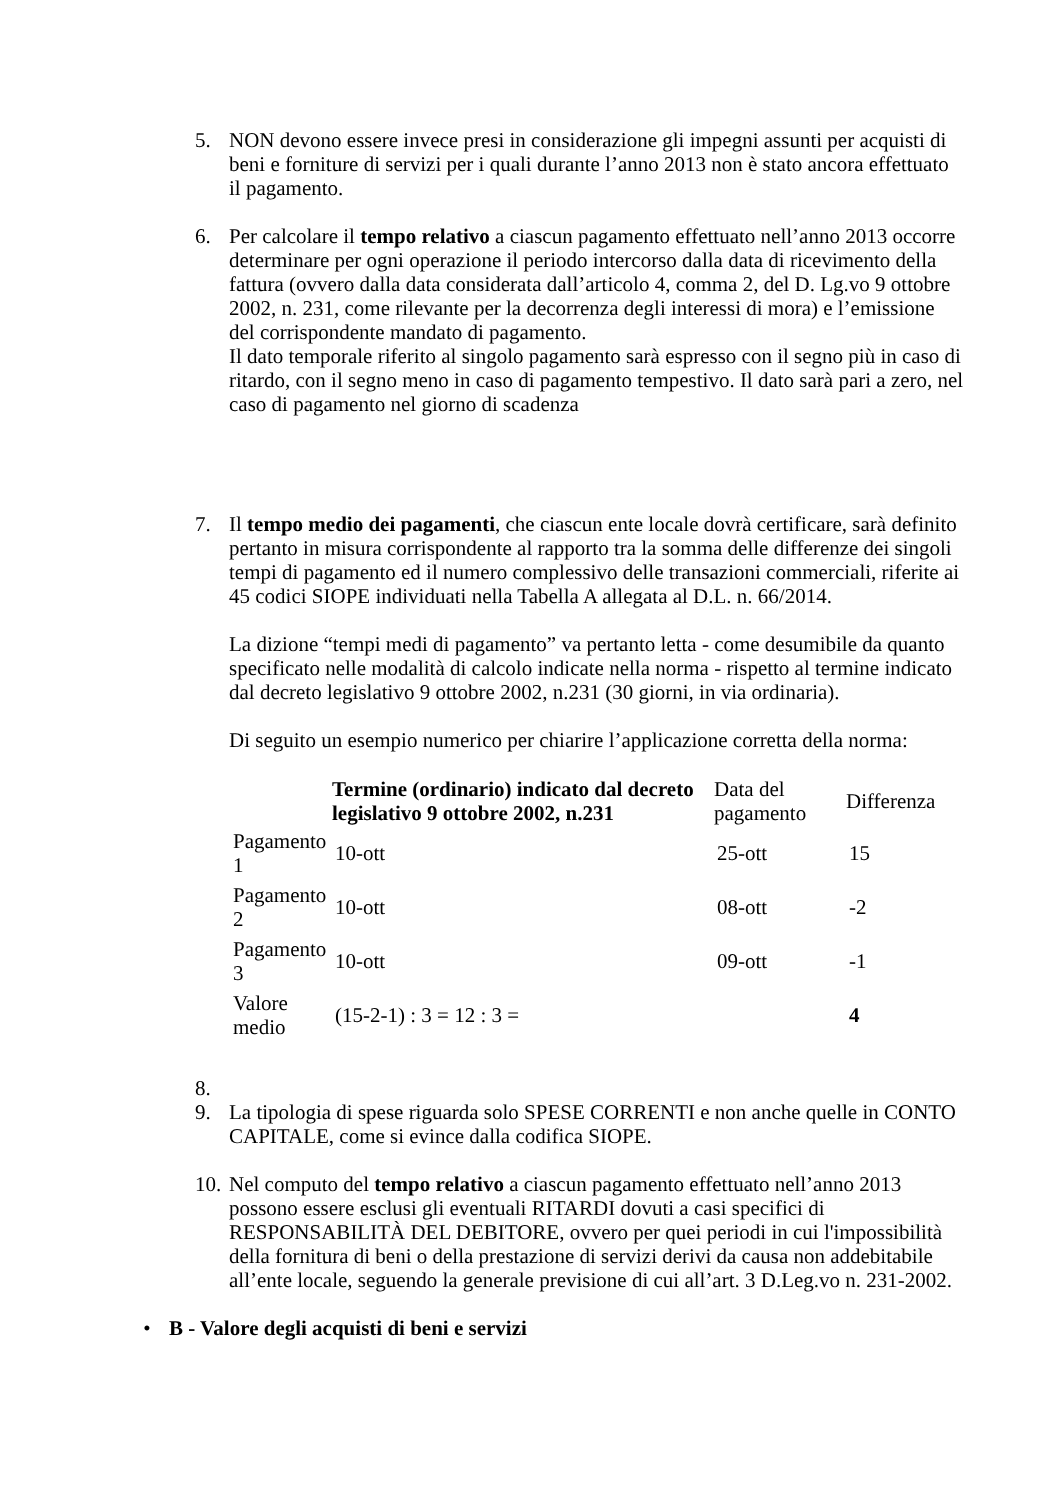5. NON devono essere invece presi in considerazione gli impegni assunti per acquisti di beni e forniture di servizi per i quali durante l’anno 2013 non è stato ancora effettuato il pagamento.
6. Per calcolare il tempo relativo a ciascun pagamento effettuato nell’anno 2013 occorre determinare per ogni operazione il periodo intercorso dalla data di ricevimento della fattura (ovvero dalla data considerata dall’articolo 4, comma 2, del D. Lg.vo 9 ottobre 2002, n. 231, come rilevante per la decorrenza degli interessi di mora) e l’emissione del corrispondente mandato di pagamento.
Il dato temporale riferito al singolo pagamento sarà espresso con il segno più in caso di ritardo, con il segno meno in caso di pagamento tempestivo. Il dato sarà pari a zero, nel caso di pagamento nel giorno di scadenza
7. Il tempo medio dei pagamenti, che ciascun ente locale dovrà certificare, sarà definito pertanto in misura corrispondente al rapporto tra la somma delle differenze dei singoli tempi di pagamento ed il numero complessivo delle transazioni commerciali, riferite ai 45 codici SIOPE individuati nella Tabella A allegata al D.L. n. 66/2014.
La dizione “tempi medi di pagamento” va pertanto letta - come desumibile da quanto specificato nelle modalità di calcolo indicate nella norma - rispetto al termine indicato dal decreto legislativo 9 ottobre 2002, n.231 (30 giorni, in via ordinaria).
Di seguito un esempio numerico per chiarire l’applicazione corretta della norma:
| | Termine (ordinario) indicato dal decreto legislativo 9 ottobre 2002, n.231 | Data del pagamento | Differenza |
| --- | --- | --- | --- |
| Pagamento 1 | 10-ott | 25-ott | 15 |
| Pagamento 2 | 10-ott | 08-ott | -2 |
| Pagamento 3 | 10-ott | 09-ott | -1 |
| Valore medio | (15-2-1) : 3 = 12 : 3 = | | 4 |
8.
9. La tipologia di spese riguarda solo SPESE CORRENTI e non anche quelle in CONTO CAPITALE, come si evince dalla codifica SIOPE.
10.
Nel computo del tempo relativo a ciascun pagamento effettuato nell’anno 2013 possono essere esclusi gli eventuali RITARDI dovuti a casi specifici di RESPONSABILITÀ DEL DEBITORE, ovvero per quei periodi in cui l'impossibilità della fornitura di beni o della prestazione di servizi derivi da causa non addebitabile all’ente locale, seguendo la generale previsione di cui all’art. 3 D.Leg.vo n. 231-2002.
• B - Valore degli acquisti di beni e servizi